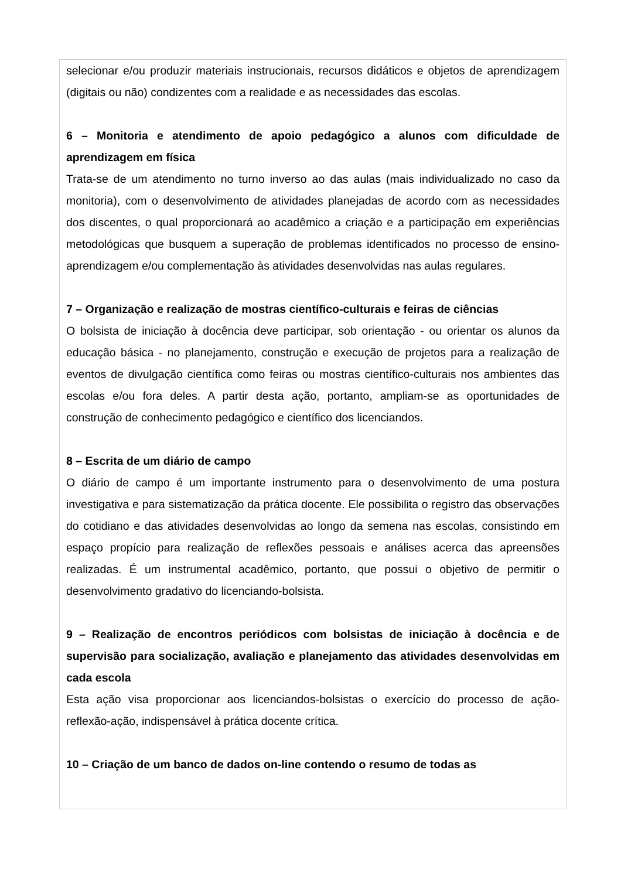selecionar e/ou produzir materiais instrucionais, recursos didáticos e objetos de aprendizagem (digitais ou não) condizentes com a realidade e as necessidades das escolas.
6 – Monitoria e atendimento de apoio pedagógico a alunos com dificuldade de aprendizagem em física
Trata-se de um atendimento no turno inverso ao das aulas (mais individualizado no caso da monitoria), com o desenvolvimento de atividades planejadas de acordo com as necessidades dos discentes, o qual proporcionará ao acadêmico a criação e a participação em experiências metodológicas que busquem a superação de problemas identificados no processo de ensino-aprendizagem e/ou complementação às atividades desenvolvidas nas aulas regulares.
7 – Organização e realização de mostras científico-culturais e feiras de ciências
O bolsista de iniciação à docência deve participar, sob orientação - ou orientar os alunos da educação básica - no planejamento, construção e execução de projetos para a realização de eventos de divulgação científica como feiras ou mostras científico-culturais nos ambientes das escolas e/ou fora deles. A partir desta ação, portanto, ampliam-se as oportunidades de construção de conhecimento pedagógico e científico dos licenciandos.
8 – Escrita de um diário de campo
O diário de campo é um importante instrumento para o desenvolvimento de uma postura investigativa e para sistematização da prática docente. Ele possibilita o registro das observações do cotidiano e das atividades desenvolvidas ao longo da semena nas escolas, consistindo em espaço propício para realização de reflexões pessoais e análises acerca das apreensões realizadas. É um instrumental acadêmico, portanto, que possui o objetivo de permitir o desenvolvimento gradativo do licenciando-bolsista.
9 – Realização de encontros periódicos com bolsistas de iniciação à docência e de supervisão para socialização, avaliação e planejamento das atividades desenvolvidas em cada escola
Esta ação visa proporcionar aos licenciandos-bolsistas o exercício do processo de ação-reflexão-ação, indispensável à prática docente crítica.
10 – Criação de um banco de dados on-line contendo o resumo de todas as